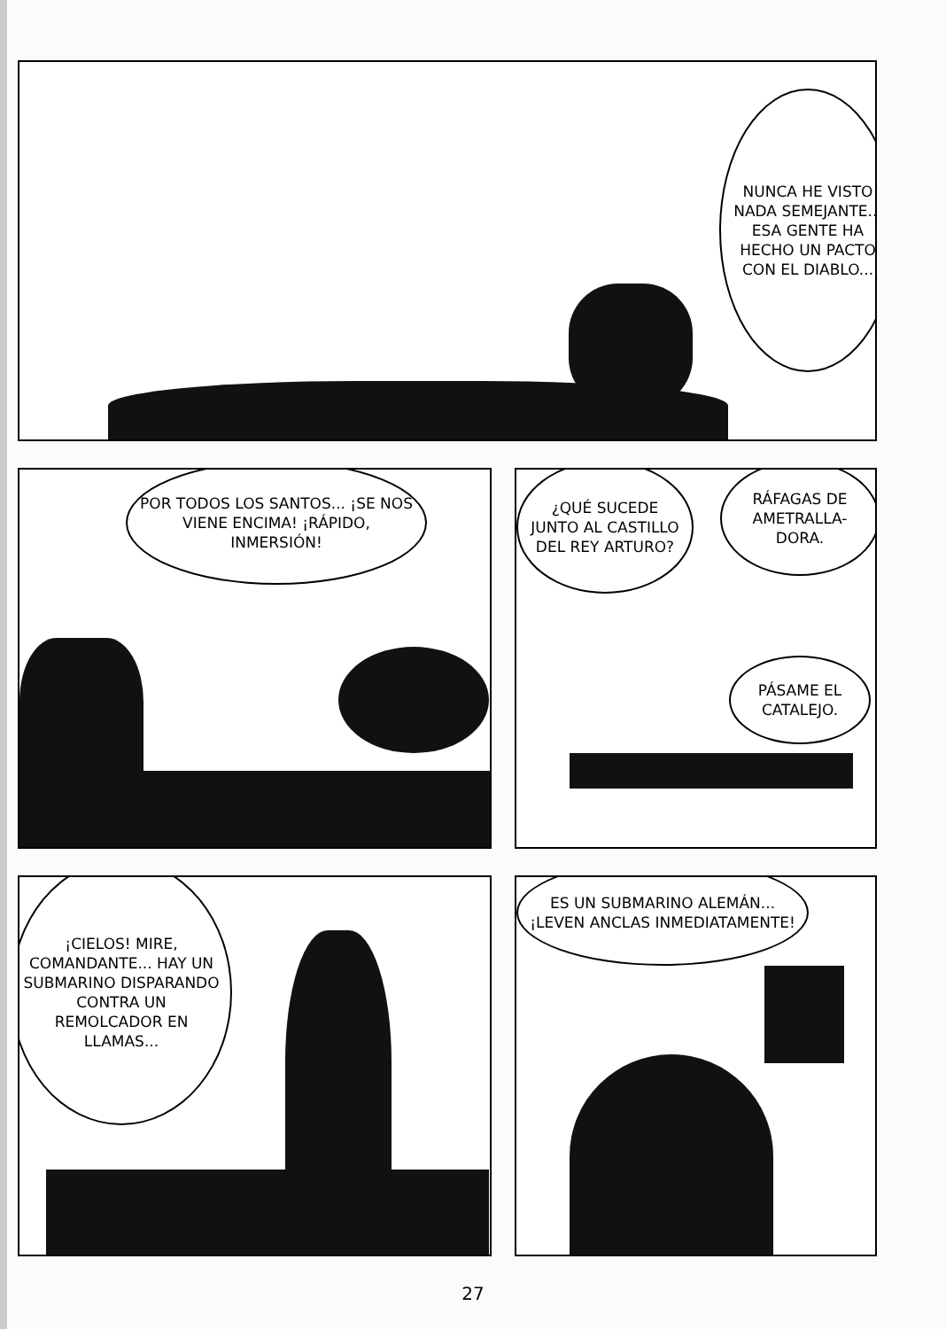NUNCA HE VISTO NADA SEMEJANTE... ESA GENTE HA HECHO UN PACTO CON EL DIABLO...
POR TODOS LOS SANTOS... ¡SE NOS VIENE ENCIMA! ¡RÁPIDO, INMERSIÓN!
¿QUÉ SUCEDE JUNTO AL CASTILLO DEL REY ARTURO?
RÁFAGAS DE AMETRALLA-DORA.
PÁSAME EL CATALEJO.
¡CIELOS! MIRE, COMANDANTE... HAY UN SUBMARINO DISPARANDO CONTRA UN REMOLCADOR EN LLAMAS...
ES UN SUBMARINO ALEMÁN... ¡LEVEN ANCLAS INMEDIATAMENTE!
27